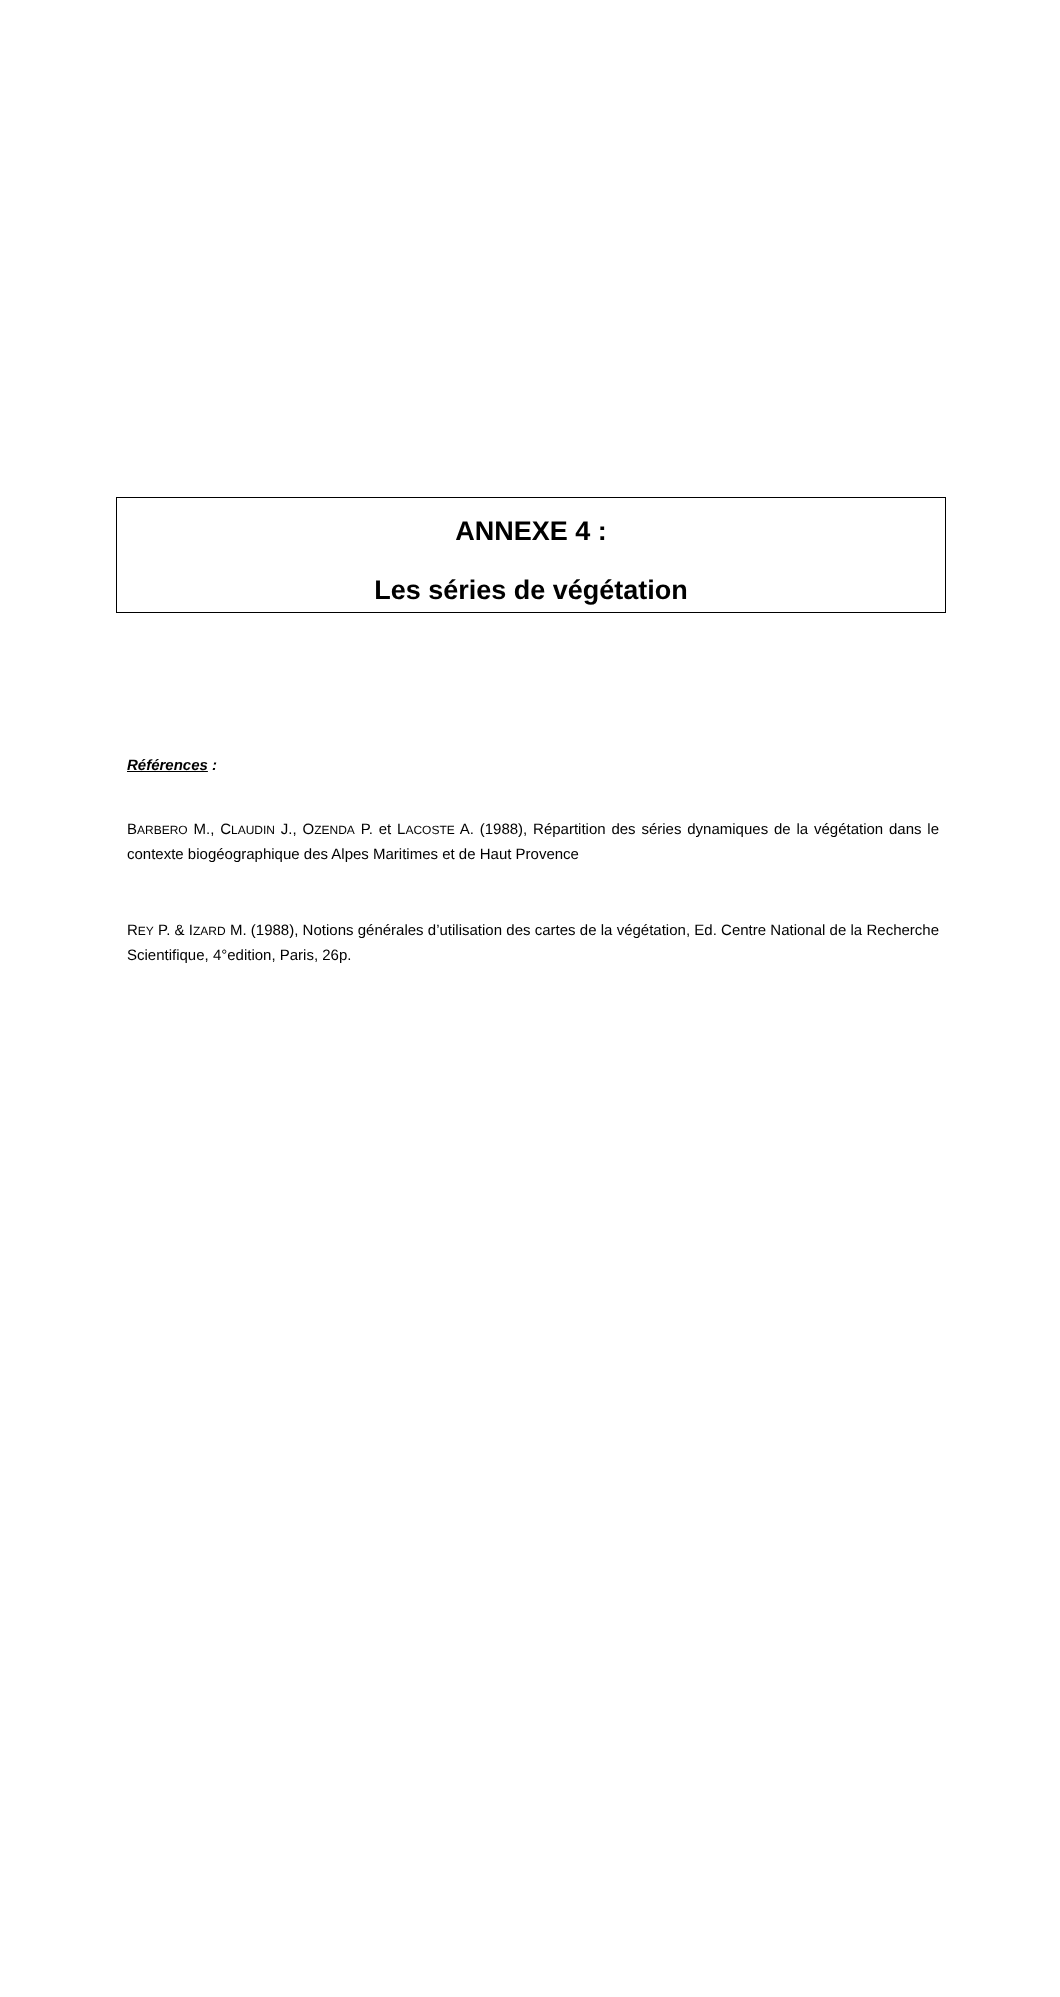ANNEXE 4 :
Les séries de végétation
Références :
BARBERO M., CLAUDIN J., OZENDA P. et LACOSTE A. (1988), Répartition des séries dynamiques de la végétation dans le contexte biogéographique des Alpes Maritimes et de Haut Provence
REY P. & IZARD M. (1988), Notions générales d’utilisation des cartes de la végétation, Ed. Centre National de la Recherche Scientifique, 4°edition, Paris, 26p.